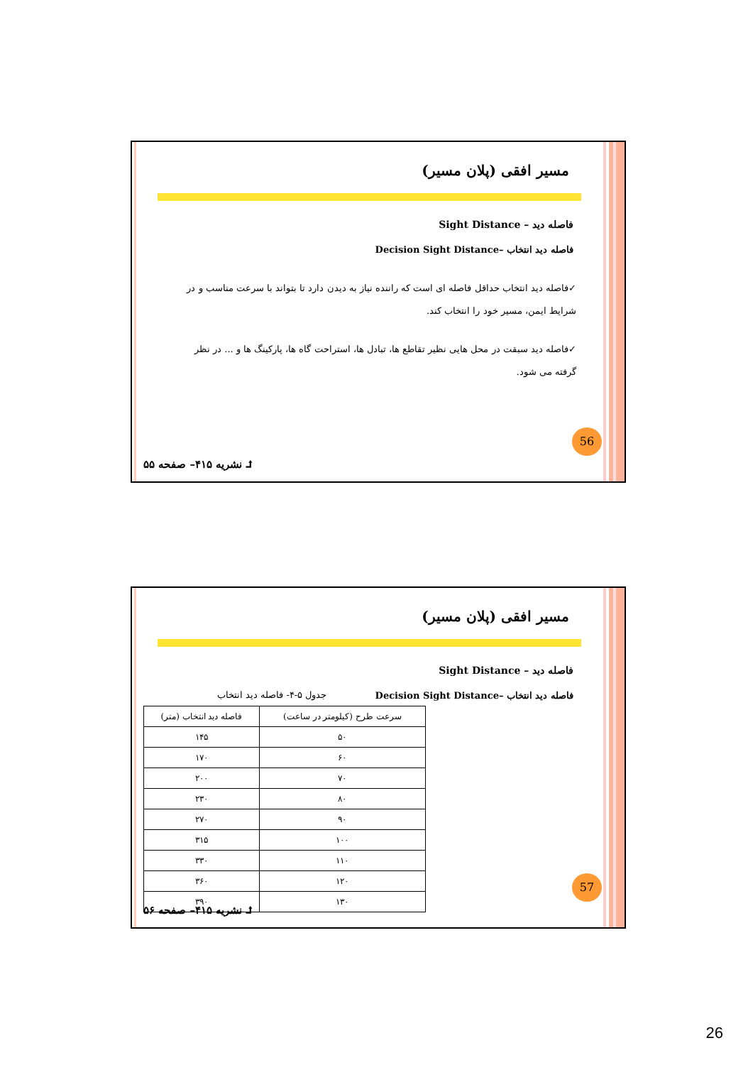مسیر افقی (پلان مسیر)
فاصله دید – Sight Distance
فاصله دید انتخاب –Decision Sight Distance
✓فاصله دید انتخاب حداقل فاصله ای است که راننده نیاز به دیدن دارد تا بتواند با سرعت مناسب و در شرایط ایمن، مسیر خود را انتخاب کند.
✓فاصله دید سبقت در محل هایی نظیر تقاطع ها، تبادل ها، استراحت گاه ها، پارکینگ ها و ... در نظر گرفته می شود.
56
⮥ نشریه ۴۱۵– صفحه ۵۵
مسیر افقی (پلان مسیر)
فاصله دید – Sight Distance
فاصله دید انتخاب –Decision Sight Distance
جدول ۵-۴- فاصله دید انتخاب
| سرعت طرح (کیلومتر در ساعت) | فاصله دید انتخاب (متر) |
| --- | --- |
| ۵۰ | ۱۴۵ |
| ۶۰ | ۱۷۰ |
| ۷۰ | ۲۰۰ |
| ۸۰ | ۲۳۰ |
| ۹۰ | ۲۷۰ |
| ۱۰۰ | ۳۱۵ |
| ۱۱۰ | ۳۳۰ |
| ۱۲۰ | ۳۶۰ |
| ۱۳۰ | ۳۹۰ |
57
⮥ نشریه ۴۱۵– صفحه ۵۶
26